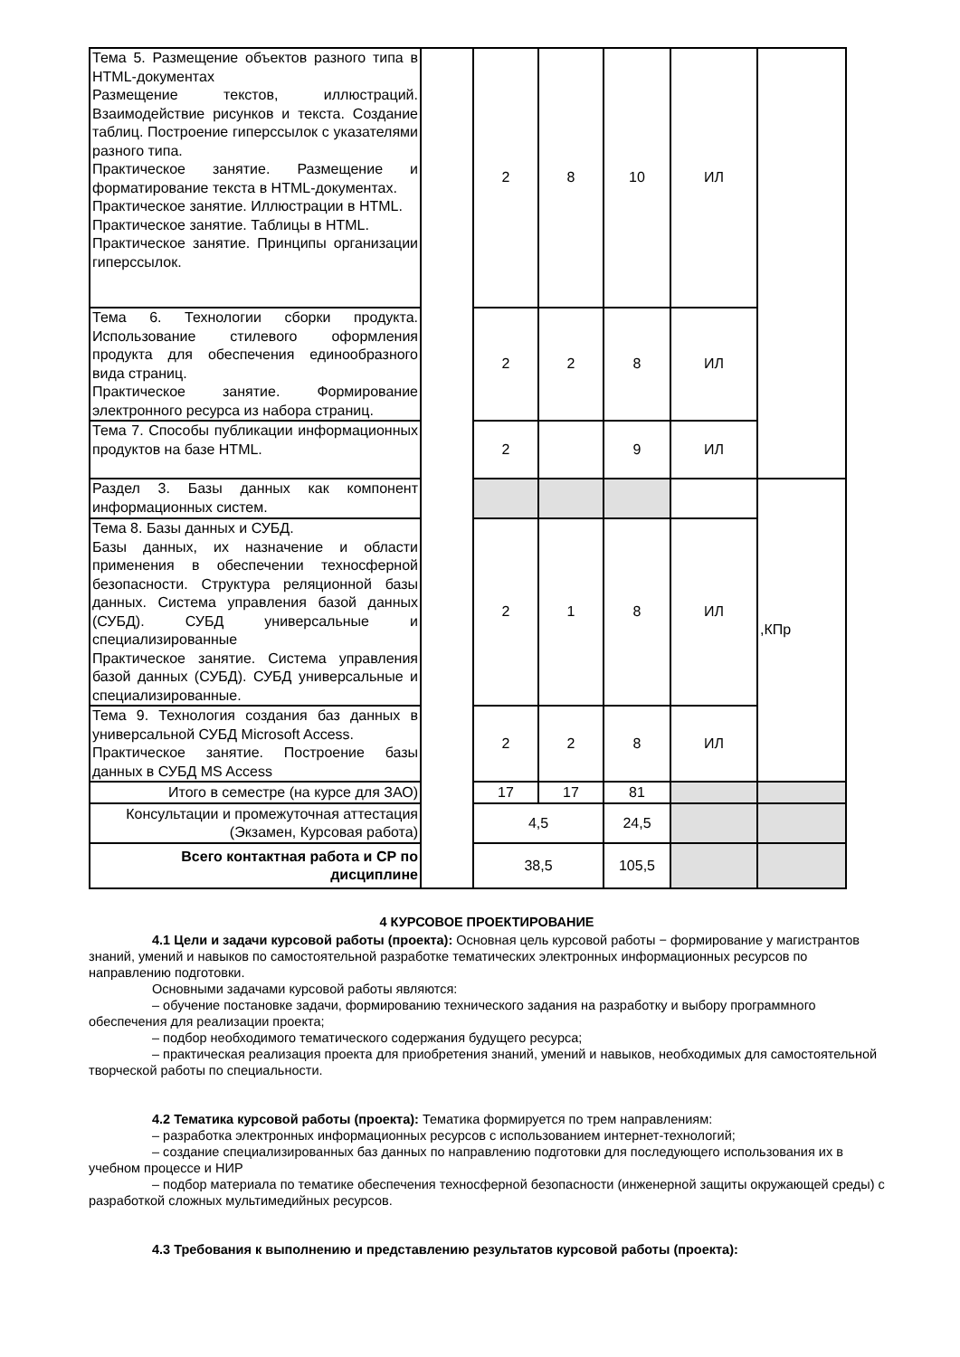| Тема 5. Размещение объектов разного типа в HTML-документах Размещение текстов, иллюстраций. Взаимодействие рисунков и текста. Создание таблиц. Построение гиперссылок с указателями разного типа. Практическое занятие. Размещение и форматирование текста в HTML-документах. Практическое занятие. Иллюстрации в HTML. Практическое занятие. Таблицы в HTML. Практическое занятие. Принципы организации гиперссылок. | | 2 | 8 | 10 | ИЛ | |
| Тема 6. Технологии сборки продукта. Использование стилевого оформления продукта для обеспечения единообразного вида страниц. Практическое занятие. Формирование электронного ресурса из набора страниц. | | 2 | 2 | 8 | ИЛ | |
| Тема 7. Способы публикации информационных продуктов на базе HTML. | | 2 | | 9 | ИЛ | |
| Раздел 3. Базы данных как компонент информационных систем. | | | | | | ,КПр |
| Тема 8. Базы данных и СУБД. Базы данных, их назначение и области применения в обеспечении техносферной безопасности. Структура реляционной базы данных. Система управления базой данных (СУБД). СУБД универсальные и специализированные Практическое занятие. Система управления базой данных (СУБД). СУБД универсальные и специализированные. | | 2 | 1 | 8 | ИЛ | |
| Тема 9. Технология создания баз данных в универсальной СУБД Microsoft Access. Практическое занятие. Построение базы данных в СУБД MS Access | | 2 | 2 | 8 | ИЛ | |
| Итого в семестре (на курсе для ЗАО) | | 17 | 17 | 81 | | |
| Консультации и промежуточная аттестация (Экзамен, Курсовая работа) | | 4,5 | | 24,5 | | |
| Всего контактная работа и СР по дисциплине | | 38,5 | | 105,5 | | |
4 КУРСОВОЕ ПРОЕКТИРОВАНИЕ
4.1 Цели и задачи курсовой работы (проекта): Основная цель курсовой работы − формирование у магистрантов знаний, умений и навыков по самостоятельной разработке тематических электронных информационных ресурсов по направлению подготовки.
Основными задачами курсовой работы являются:
– обучение постановке задачи, формированию технического задания на разработку и выбору программного обеспечения для реализации проекта;
– подбор необходимого тематического содержания будущего ресурса;
– практическая реализация проекта для приобретения знаний, умений и навыков, необходимых для самостоятельной творческой работы по специальности.
4.2 Тематика курсовой работы (проекта): Тематика формируется по трем направлениям:
– разработка электронных информационных ресурсов с использованием интернет-технологий;
– создание специализированных баз данных по направлению подготовки для последующего использования их в учебном процессе и НИР
– подбор материала по тематике обеспечения техносферной безопасности (инженерной защиты окружающей среды) с разработкой сложных мультимедийных ресурсов.
4.3 Требования к выполнению и представлению результатов курсовой работы (проекта):